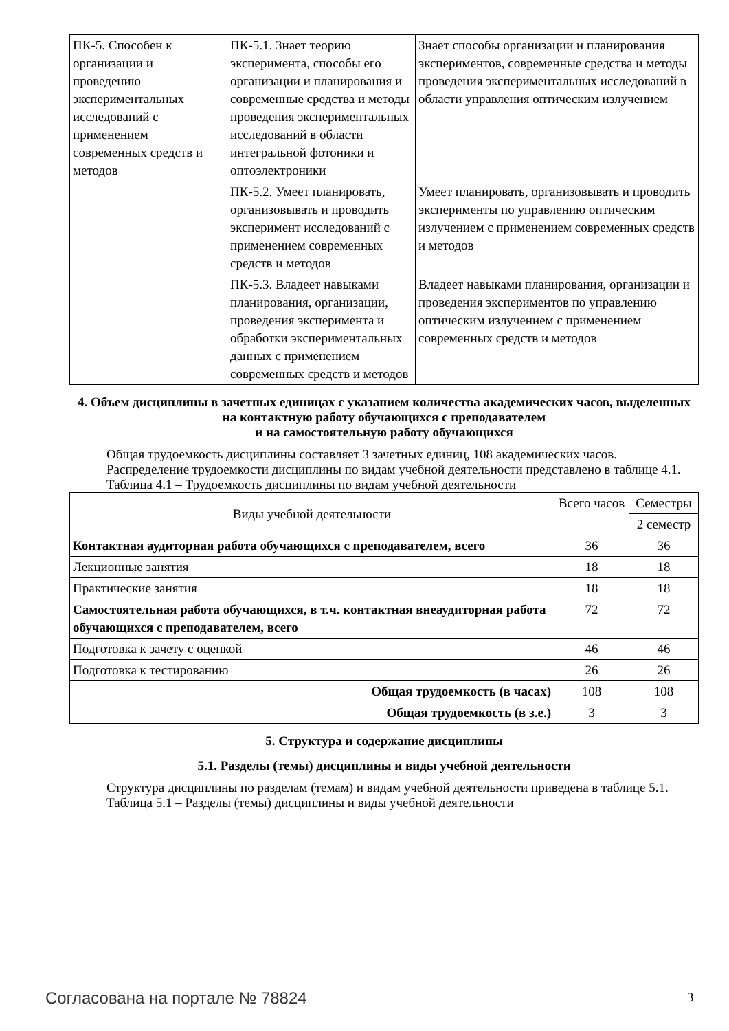| ПК-5. Способен к организации и проведению экспериментальных исследований с применением современных средств и методов | ПК-5.1. Знает теорию эксперимента, способы его организации и планирования и современные средства и методы проведения экспериментальных исследований в области интегральной фотоники и оптоэлектроники | Знает способы организации и планирования экспериментов, современные средства и методы проведения экспериментальных исследований в области управления оптическим излучением |
| | ПК-5.2. Умеет планировать, организовывать и проводить эксперимент исследований с применением современных средств и методов | Умеет планировать, организовывать и проводить эксперименты по управлению оптическим излучением с применением современных средств и методов |
| | ПК-5.3. Владеет навыками планирования, организации, проведения эксперимента и обработки экспериментальных данных с применением современных средств и методов | Владеет навыками планирования, организации и проведения экспериментов по управлению оптическим излучением с применением современных средств и методов |
4. Объем дисциплины в зачетных единицах с указанием количества академических часов, выделенных на контактную работу обучающихся с преподавателем
и на самостоятельную работу обучающихся
Общая трудоемкость дисциплины составляет 3 зачетных единиц, 108 академических часов.
Распределение трудоемкости дисциплины по видам учебной деятельности представлено в таблице 4.1.
Таблица 4.1 – Трудоемкость дисциплины по видам учебной деятельности
| Виды учебной деятельности | Всего часов | Семестры |
| --- | --- | --- |
| | | 2 семестр |
| Контактная аудиторная работа обучающихся с преподавателем, всего | 36 | 36 |
| Лекционные занятия | 18 | 18 |
| Практические занятия | 18 | 18 |
| Самостоятельная работа обучающихся, в т.ч. контактная внеаудиторная работа обучающихся с преподавателем, всего | 72 | 72 |
| Подготовка к зачету с оценкой | 46 | 46 |
| Подготовка к тестированию | 26 | 26 |
| Общая трудоемкость (в часах) | 108 | 108 |
| Общая трудоемкость (в з.е.) | 3 | 3 |
5. Структура и содержание дисциплины
5.1. Разделы (темы) дисциплины и виды учебной деятельности
Структура дисциплины по разделам (темам) и видам учебной деятельности приведена в таблице 5.1.
Таблица 5.1 – Разделы (темы) дисциплины и виды учебной деятельности
Согласована на портале № 78824 3